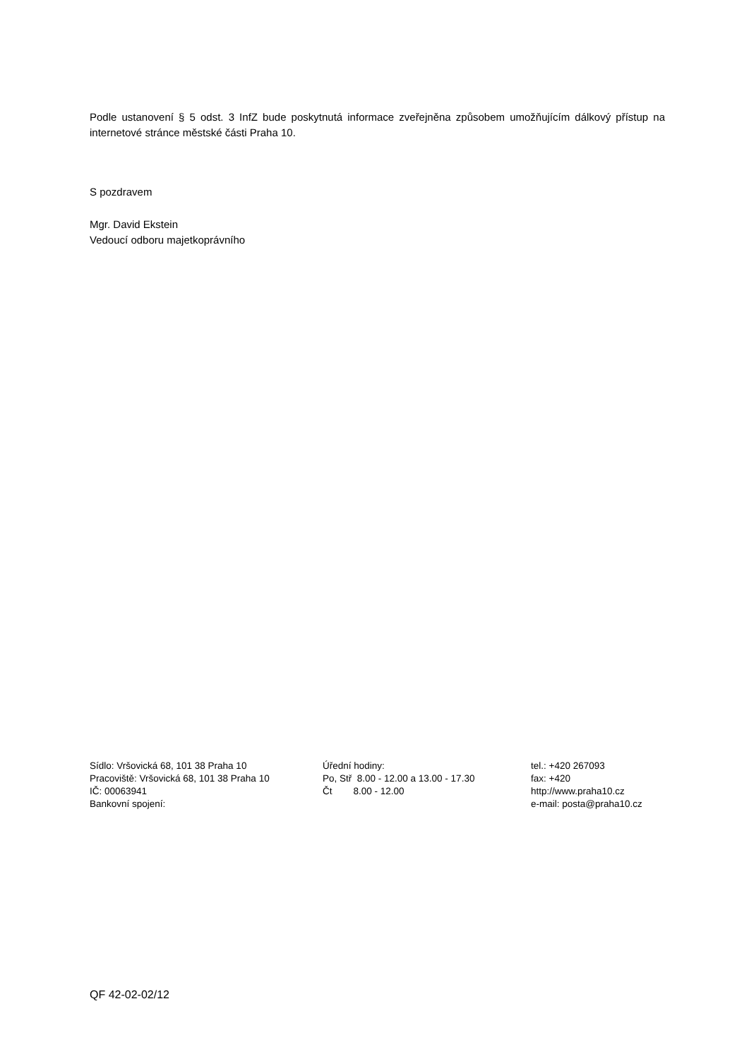Podle ustanovení § 5 odst. 3 InfZ bude poskytnutá informace zveřejněna způsobem umožňujícím dálkový přístup na internetové stránce městské části Praha 10.
S pozdravem
Mgr. David Ekstein
Vedoucí odboru majetkoprávního
Sídlo: Vršovická 68, 101 38 Praha 10
Pracoviště: Vršovická 68, 101 38 Praha 10
IČ: 00063941
Bankovní spojení:
Úřední hodiny:
Po, Stř 8.00 - 12.00 a 13.00 - 17.30
Čt 8.00 - 12.00
tel.: +420 267093
fax: +420
http://www.praha10.cz
e-mail: posta@praha10.cz
QF 42-02-02/12